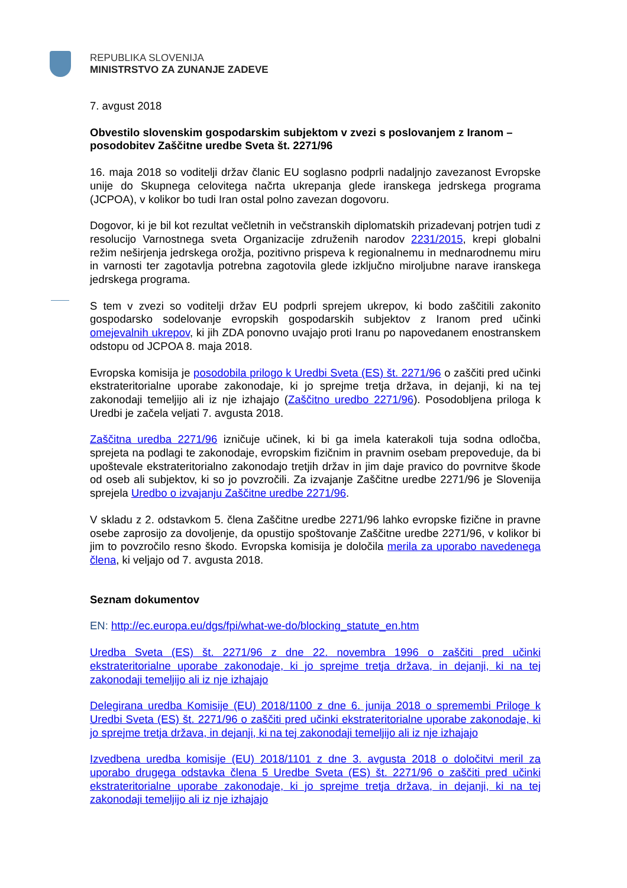REPUBLIKA SLOVENIJA
MINISTRSTVO ZA ZUNANJE ZADEVE
7. avgust 2018
Obvestilo slovenskim gospodarskim subjektom v zvezi s poslovanjem z Iranom – posodobitev Zaščitne uredbe Sveta št. 2271/96
16. maja 2018 so voditelji držav članic EU soglasno podprli nadaljnjo zavezanost Evropske unije do Skupnega celovitega načrta ukrepanja glede iranskega jedrskega programa (JCPOA), v kolikor bo tudi Iran ostal polno zavezan dogovoru.
Dogovor, ki je bil kot rezultat večletnih in večstranskih diplomatskih prizadevanj potrjen tudi z resolucijo Varnostnega sveta Organizacije združenih narodov 2231/2015, krepi globalni režim neširjenja jedrskega orožja, pozitivno prispeva k regionalnemu in mednarodnemu miru in varnosti ter zagotavlja potrebna zagotovila glede izključno miroljubne narave iranskega jedrskega programa.
S tem v zvezi so voditelji držav EU podprli sprejem ukrepov, ki bodo zaščitili zakonito gospodarsko sodelovanje evropskih gospodarskih subjektov z Iranom pred učinki omejevalnih ukrepov, ki jih ZDA ponovno uvajajo proti Iranu po napovedanem enostranskem odstopu od JCPOA 8. maja 2018.
Evropska komisija je posodobila prilogo k Uredbi Sveta (ES) št. 2271/96 o zaščiti pred učinki ekstrateritorialne uporabe zakonodaje, ki jo sprejme tretja država, in dejanji, ki na tej zakonodaji temeljijo ali iz nje izhajajo (Zaščitno uredbo 2271/96). Posodobljena priloga k Uredbi je začela veljati 7. avgusta 2018.
Zaščitna uredba 2271/96 izničuje učinek, ki bi ga imela katerakoli tuja sodna odločba, sprejeta na podlagi te zakonodaje, evropskim fizičnim in pravnim osebam prepoveduje, da bi upoštevale ekstrateritorialno zakonodajo tretjih držav in jim daje pravico do povrnitve škode od oseb ali subjektov, ki so jo povzročili. Za izvajanje Zaščitne uredbe 2271/96 je Slovenija sprejela Uredbo o izvajanju Zaščitne uredbe 2271/96.
V skladu z 2. odstavkom 5. člena Zaščitne uredbe 2271/96 lahko evropske fizične in pravne osebe zaprosijo za dovoljenje, da opustijo spoštovanje Zaščitne uredbe 2271/96, v kolikor bi jim to povzročilo resno škodo. Evropska komisija je določila merila za uporabo navedenega člena, ki veljajo od 7. avgusta 2018.
Seznam dokumentov
EN: http://ec.europa.eu/dgs/fpi/what-we-do/blocking_statute_en.htm
Uredba Sveta (ES) št. 2271/96 z dne 22. novembra 1996 o zaščiti pred učinki ekstrateritorialne uporabe zakonodaje, ki jo sprejme tretja država, in dejanji, ki na tej zakonodaji temeljijo ali iz nje izhajajo
Delegirana uredba Komisije (EU) 2018/1100 z dne 6. junija 2018 o spremembi Priloge k Uredbi Sveta (ES) št. 2271/96 o zaščiti pred učinki ekstrateritorialne uporabe zakonodaje, ki jo sprejme tretja država, in dejanji, ki na tej zakonodaji temeljijo ali iz nje izhajajo
Izvedbena uredba komisije (EU) 2018/1101 z dne 3. avgusta 2018 o določitvi meril za uporabo drugega odstavka člena 5 Uredbe Sveta (ES) št. 2271/96 o zaščiti pred učinki ekstrateritorialne uporabe zakonodaje, ki jo sprejme tretja država, in dejanji, ki na tej zakonodaji temeljijo ali iz nje izhajajo